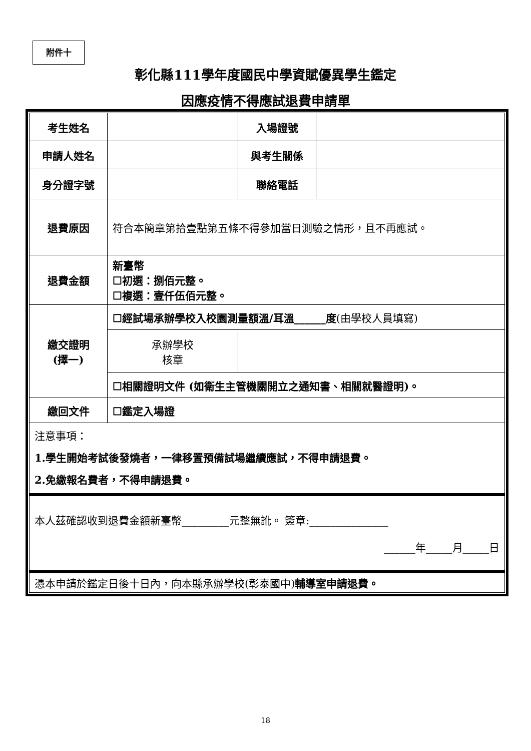附件十
彰化縣111學年度國民中學資賦優異學生鑑定
因應疫情不得應試退費申請單
| 考生姓名 | | 入場證號 | |
| 申請人姓名 | | 與考生關係 | |
| 身分證字號 | | 聯絡電話 | |
| 退費原因 | 符合本簡章第拾壹點第五條不得參加當日測驗之情形，且不再應試。 | | |
| 退費金額 | 新臺幣 ☐初選：捌佰元整。 ☐複選：壹仟伍佰元整。 | | |
| 繳交證明 (擇一) | ☐經試場承辦學校入校園測量額溫/耳溫______度 (由學校人員填寫) | | |
| | 承辦學校 核章 | | |
| | ☐相關證明文件 (如衛生主管機關開立之通知書、相關就醫證明)。 | | |
| 繳回文件 | ☐鑑定入場證 | | |
| 注意事項： 1.學生開始考試後發燒者，一律移置預備試場繼續應試，不得申請退費。 2.免繳報名費者，不得申請退費。 | | | |
| 本人茲確認收到退費金額新臺幣_________元整無訛。 簽章:_______________ ______年_____月_____日 | | | |
| 憑本申請於鑑定日後十日內，向本縣承辦學校(彰泰國中) 輔導室申請退費。 | | | |
18